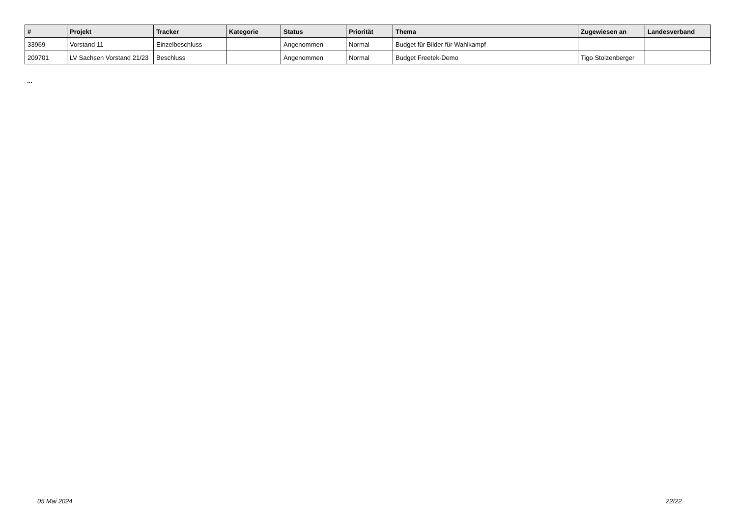| # | Projekt | Tracker | Kategorie | Status | Priorität | Thema | Zugewiesen an | Landesverband |
| --- | --- | --- | --- | --- | --- | --- | --- | --- |
| 33969 | Vorstand 11 | Einzelbeschluss | | Angenommen | Normal | Budget für Bilder für Wahlkampf | | |
| 209701 | LV Sachsen Vorstand 21/23 | Beschluss | | Angenommen | Normal | Budget Freetek-Demo | Tigo Stolzenberger | |
...
05 Mai 2024 22/22